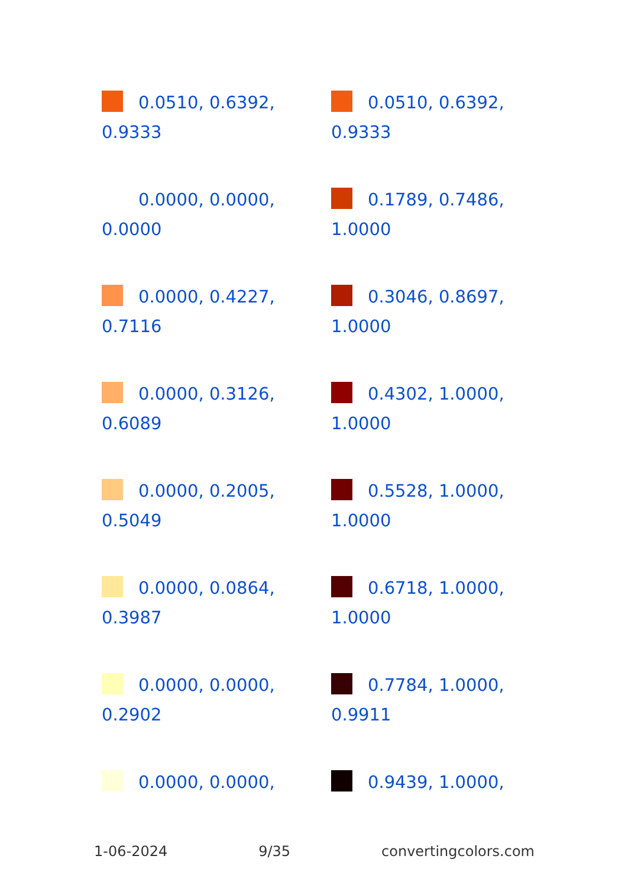0.0510, 0.6392,
0.9333
0.0510, 0.6392,
0.9333
0.0000, 0.0000,
0.0000
0.1789, 0.7486,
1.0000
0.0000, 0.4227,
0.7116
0.3046, 0.8697,
1.0000
0.0000, 0.3126,
0.6089
0.4302, 1.0000,
1.0000
0.0000, 0.2005,
0.5049
0.5528, 1.0000,
1.0000
0.0000, 0.0864,
0.3987
0.6718, 1.0000,
1.0000
0.0000, 0.0000,
0.2902
0.7784, 1.0000,
0.9911
0.0000, 0.0000,
0.9439, 1.0000,
1-06-2024 9/35 convertingcolors.com